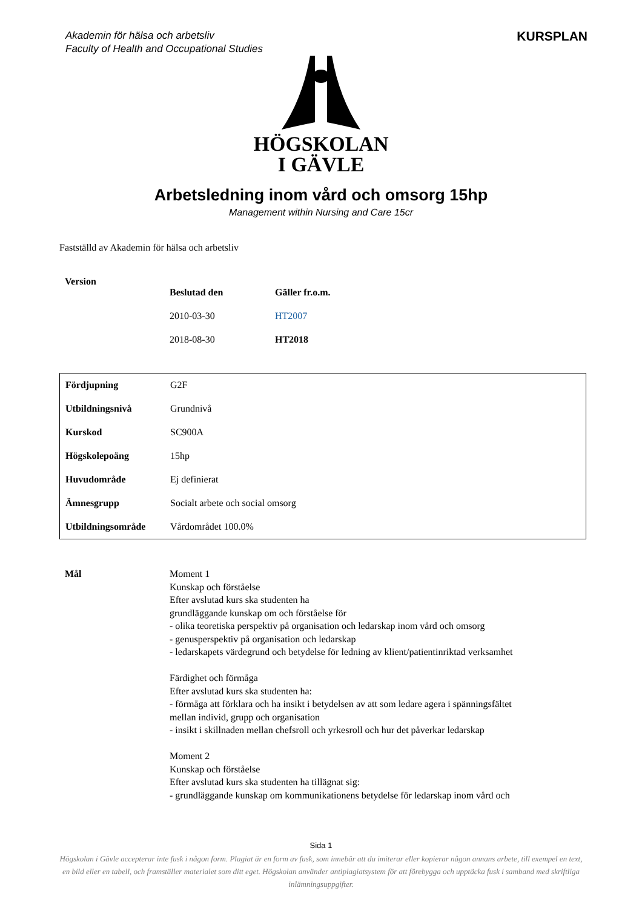Akademin för hälsa och arbetsliv
Faculty of Health and Occupational Studies
KURSPLAN
HÖGSKOLAN
I GÄVLE
Arbetsledning inom vård och omsorg 15hp
Management within Nursing and Care 15cr
Fastställd av Akademin för hälsa och arbetsliv
| Version | | |
| | Beslutad den | Gäller fr.o.m. |
| | 2010-03-30 | HT2007 |
| | 2018-08-30 | HT2018 |
| Fördjupning | G2F |
| Utbildningsnivå | Grundnivå |
| Kurskod | SC900A |
| Högskolepoäng | 15hp |
| Huvudområde | Ej definierat |
| Ämnesgrupp | Socialt arbete och social omsorg |
| Utbildningsområde | Vårdområdet 100.0% |
Mål Moment 1
Kunskap och förståelse
Efter avslutad kurs ska studenten ha
grundläggande kunskap om och förståelse för
- olika teoretiska perspektiv på organisation och ledarskap inom vård och omsorg
- genusperspektiv på organisation och ledarskap
- ledarskapets värdegrund och betydelse för ledning av klient/patientinriktad verksamhet
Färdighet och förmåga
Efter avslutad kurs ska studenten ha:
- förmåga att förklara och ha insikt i betydelsen av att som ledare agera i spänningsfältet
mellan individ, grupp och organisation
- insikt i skillnaden mellan chefsroll och yrkesroll och hur det påverkar ledarskap
Moment 2
Kunskap och förståelse
Efter avslutad kurs ska studenten ha tillägnat sig:
- grundläggande kunskap om kommunikationens betydelse för ledarskap inom vård och
Sida 1
Högskolan i Gävle accepterar inte fusk i någon form. Plagiat är en form av fusk, som innebär att du imiterar eller kopierar någon annans arbete, till exempel en text, en bild eller en tabell, och framställer materialet som ditt eget. Högskolan använder antiplagiatsystem för att förebygga och upptäcka fusk i samband med skriftliga inlämningsuppgifter.